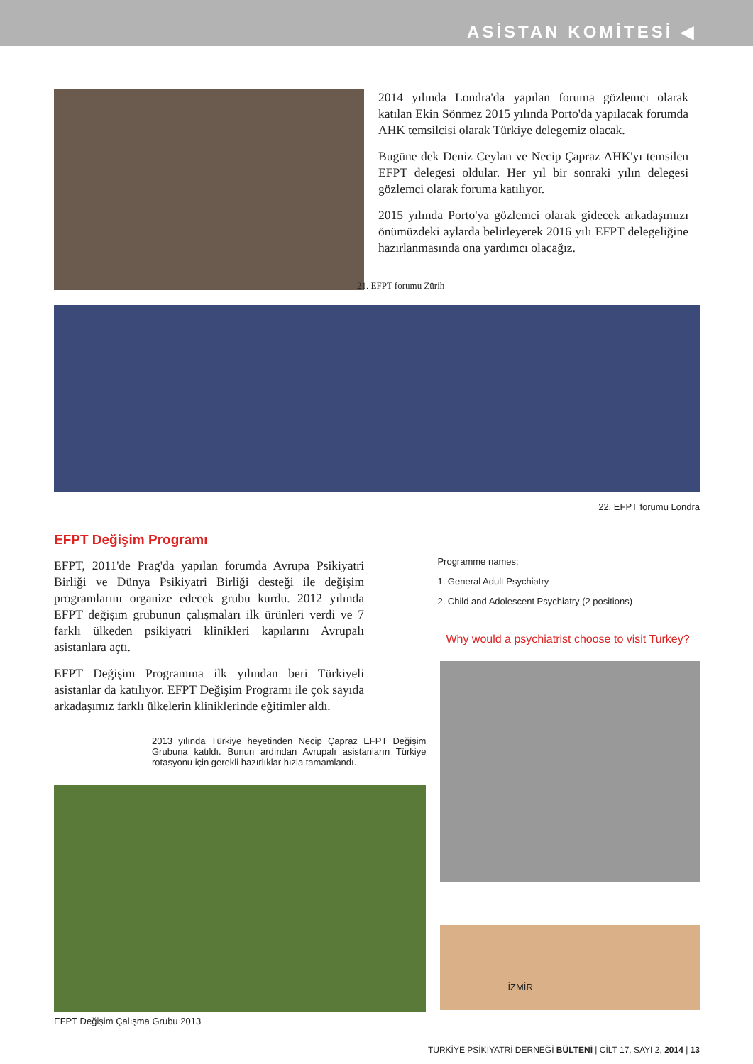ASİSTAN KOMİTESİ ◀
2014 yılında Londra'da yapılan foruma gözlemci olarak katılan Ekin Sönmez 2015 yılında Porto'da yapılacak forumda AHK temsilcisi olarak Türkiye delegemiz olacak.
Bugüne dek Deniz Ceylan ve Necip Çapraz AHK'yı temsilen EFPT delegesi oldular. Her yıl bir sonraki yılın delegesi gözlemci olarak foruma katılıyor.
2015 yılında Porto'ya gözlemci olarak gidecek arkadaşımızı önümüzdeki aylarda belirleyerek 2016 yılı EFPT delegeliğine hazırlanmasında ona yardımcı olacağız.
21. EFPT forumu Zürih
22. EFPT forumu Londra
EFPT Değişim Programı
EFPT, 2011'de Prag'da yapılan forumda Avrupa Psikiyatri Birliği ve Dünya Psikiyatri Birliği desteği ile değişim programlarını organize edecek grubu kurdu. 2012 yılında EFPT değişim grubunun çalışmaları ilk ürünleri verdi ve 7 farklı ülkeden psikiyatri klinikleri kapılarını Avrupalı asistanlara açtı.
EFPT Değişim Programına ilk yılından beri Türkiyeli asistanlar da katılıyor. EFPT Değişim Programı ile çok sayıda arkadaşımız farklı ülkelerin kliniklerinde eğitimler aldı.
2013 yılında Türkiye heyetinden Necip Çapraz EFPT Değişim Grubuna katıldı. Bunun ardından Avrupalı asistanların Türkiye rotasyonu için gerekli hazırlıklar hızla tamamlandı.
EFPT Değişim Çalışma Grubu 2013
Programme names:
1. General Adult Psychiatry
2. Child and Adolescent Psychiatry (2 positions)
Why would a psychiatrist choose to visit Turkey?
İZMİR
TÜRKİYE PSİKİYATRİ DERNEĞİ BÜLTENİ | CİLT 17, SAYI 2, 2014 | 13